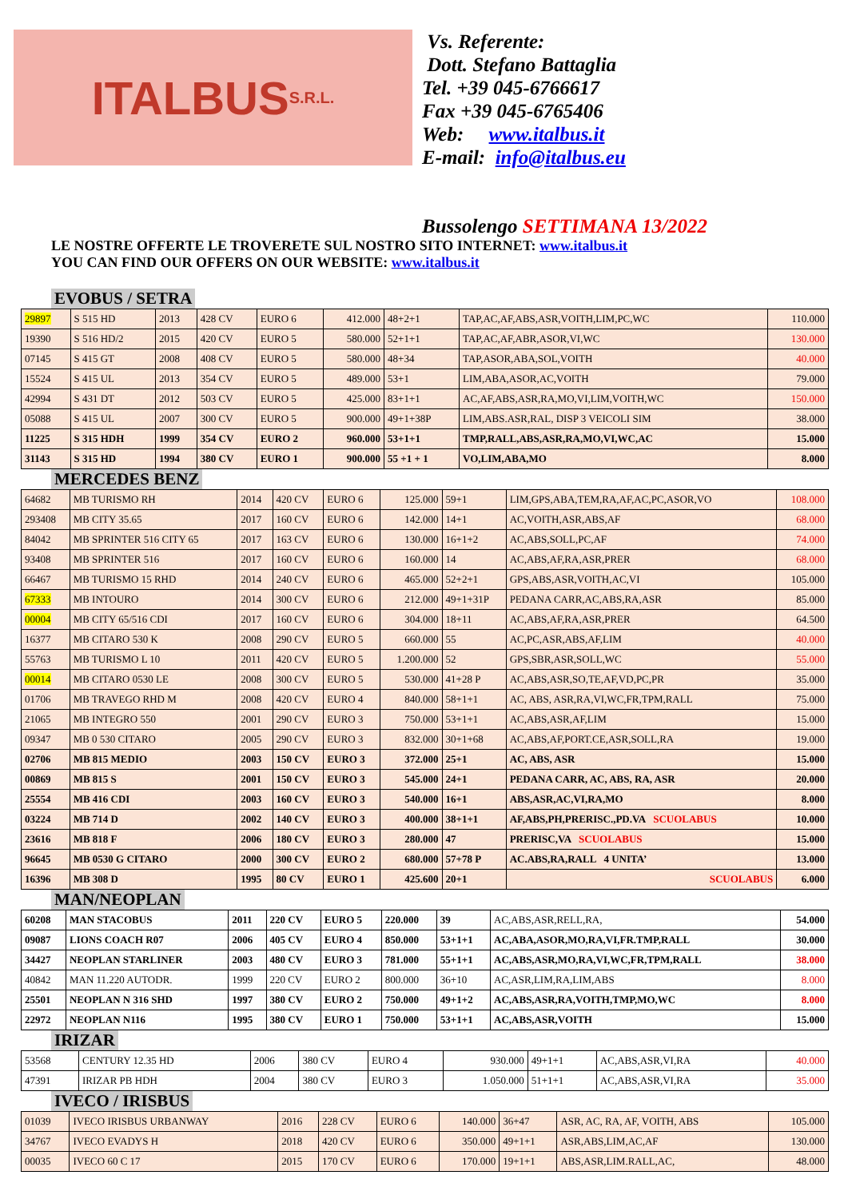ITALBUS S.R.L.
Vs. Referente:
Dott. Stefano Battaglia
Tel. +39 045-6766617
Fax +39 045-6765406
Web: www.italbus.it
E-mail: info@italbus.eu
Bussolengo SETTIMANA 13/2022
LE NOSTRE OFFERTE LE TROVERETE SUL NOSTRO SITO INTERNET: www.italbus.it
YOU CAN FIND OUR OFFERS ON OUR WEBSITE: www.italbus.it
EVOBUS / SETRA
| 29897 | S 515 HD | 2013 | 428 CV | EURO 6 | 412.000 | 48+2+1 | TAP,AC,AF,ABS,ASR,VOITH,LIM,PC,WC | 110.000 |
| 19390 | S 516 HD/2 | 2015 | 420 CV | EURO 5 | 580.000 | 52+1+1 | TAP,AC,AF,ABR,ASOR,VI,WC | 130.000 |
| 07145 | S 415 GT | 2008 | 408 CV | EURO 5 | 580.000 | 48+34 | TAP,ASOR,ABA,SOL,VOITH | 40.000 |
| 15524 | S 415 UL | 2013 | 354 CV | EURO 5 | 489.000 | 53+1 | LIM,ABA,ASOR,AC,VOITH | 79.000 |
| 42994 | S 431 DT | 2012 | 503 CV | EURO 5 | 425.000 | 83+1+1 | AC,AF,ABS,ASR,RA,MO,VI,LIM,VOITH,WC | 150.000 |
| 05088 | S 415 UL | 2007 | 300 CV | EURO 5 | 900.000 | 49+1+38P | LIM,ABS.ASR,RAL, DISP 3 VEICOLI SIM | 38.000 |
| 11225 | S 315 HDH | 1999 | 354 CV | EURO 2 | 960.000 | 53+1+1 | TMP,RALL,ABS,ASR,RA,MO,VI,WC,AC | 15.000 |
| 31143 | S 315 HD | 1994 | 380 CV | EURO 1 | 900.000 | 55 +1 + 1 | VO,LIM,ABA,MO | 8.000 |
MERCEDES BENZ
| 64682 | MB TURISMO RH | 2014 | 420 CV | EURO 6 | 125.000 | 59+1 | LIM,GPS,ABA,TEM,RA,AF,AC,PC,ASOR,VO | 108.000 |
| 293408 | MB CITY 35.65 | 2017 | 160 CV | EURO 6 | 142.000 | 14+1 | AC,VOITH,ASR,ABS,AF | 68.000 |
| 84042 | MB SPRINTER 516 CITY 65 | 2017 | 163 CV | EURO 6 | 130.000 | 16+1+2 | AC,ABS,SOLL,PC,AF | 74.000 |
| 93408 | MB SPRINTER 516 | 2017 | 160 CV | EURO 6 | 160.000 | 14 | AC,ABS,AF,RA,ASR,PRER | 68.000 |
| 66467 | MB TURISMO 15 RHD | 2014 | 240 CV | EURO 6 | 465.000 | 52+2+1 | GPS,ABS,ASR,VOITH,AC,VI | 105.000 |
| 67333 | MB INTOURO | 2014 | 300 CV | EURO 6 | 212.000 | 49+1+31P | PEDANA CARR,AC,ABS,RA,ASR | 85.000 |
| 00004 | MB CITY 65/516 CDI | 2017 | 160 CV | EURO 6 | 304.000 | 18+11 | AC,ABS,AF,RA,ASR,PRER | 64.500 |
| 16377 | MB CITARO 530 K | 2008 | 290 CV | EURO 5 | 660.000 | 55 | AC,PC,ASR,ABS,AF,LIM | 40.000 |
| 55763 | MB TURISMO L 10 | 2011 | 420 CV | EURO 5 | 1.200.000 | 52 | GPS,SBR,ASR,SOLL,WC | 55.000 |
| 00014 | MB CITARO 0530 LE | 2008 | 300 CV | EURO 5 | 530.000 | 41+28 P | AC,ABS,ASR,SO,TE,AF,VD,PC,PR | 35.000 |
| 01706 | MB TRAVEGO RHD M | 2008 | 420 CV | EURO 4 | 840.000 | 58+1+1 | AC, ABS, ASR,RA,VI,WC,FR,TPM,RALL | 75.000 |
| 21065 | MB INTEGRO 550 | 2001 | 290 CV | EURO 3 | 750.000 | 53+1+1 | AC,ABS,ASR,AF,LIM | 15.000 |
| 09347 | MB 0 530 CITARO | 2005 | 290 CV | EURO 3 | 832.000 | 30+1+68 | AC,ABS,AF,PORT.CE,ASR,SOLL,RA | 19.000 |
| 02706 | MB 815 MEDIO | 2003 | 150 CV | EURO 3 | 372.000 | 25+1 | AC, ABS, ASR | 15.000 |
| 00869 | MB 815 S | 2001 | 150 CV | EURO 3 | 545.000 | 24+1 | PEDANA CARR, AC, ABS, RA, ASR | 20.000 |
| 25554 | MB 416 CDI | 2003 | 160 CV | EURO 3 | 540.000 | 16+1 | ABS,ASR,AC,VI,RA,MO | 8.000 |
| 03224 | MB 714 D | 2002 | 140 CV | EURO 3 | 400.000 | 38+1+1 | AF,ABS,PH,PRERISC.,PD.VA SCUOLABUS | 10.000 |
| 23616 | MB 818 F | 2006 | 180 CV | EURO 3 | 280.000 | 47 | PRERISC,VA SCUOLABUS | 15.000 |
| 96645 | MB 0530 G CITARO | 2000 | 300 CV | EURO 2 | 680.000 | 57+78 P | AC.ABS,RA,RALL 4 UNITA’ | 13.000 |
| 16396 | MB 308 D | 1995 | 80 CV | EURO 1 | 425.600 | 20+1 | SCUOLABUS | 6.000 |
MAN/NEOPLAN
| 60208 | MAN STACOBUS | 2011 | 220 CV | EURO 5 | 220.000 | 39 | AC,ABS,ASR,RELL,RA, | 54.000 |
| 09087 | LIONS COACH R07 | 2006 | 405 CV | EURO 4 | 850.000 | 53+1+1 | AC,ABA,ASOR,MO,RA,VI,FR.TMP,RALL | 30.000 |
| 34427 | NEOPLAN STARLINER | 2003 | 480 CV | EURO 3 | 781.000 | 55+1+1 | AC,ABS,ASR,MO,RA,VI,WC,FR,TPM,RALL | 38.000 |
| 40842 | MAN 11.220 AUTODR. | 1999 | 220 CV | EURO 2 | 800.000 | 36+10 | AC,ASR,LIM,RA,LIM,ABS | 8.000 |
| 25501 | NEOPLAN N 316 SHD | 1997 | 380 CV | EURO 2 | 750.000 | 49+1+2 | AC,ABS,ASR,RA,VOITH,TMP,MO,WC | 8.000 |
| 22972 | NEOPLAN N116 | 1995 | 380 CV | EURO 1 | 750.000 | 53+1+1 | AC,ABS,ASR,VOITH | 15.000 |
IRIZAR
| 53568 | CENTURY 12.35 HD | 2006 | 380 CV | EURO 4 | 930.000 | 49+1+1 | AC,ABS,ASR,VI,RA | 40.000 |
| 47391 | IRIZAR PB HDH | 2004 | 380 CV | EURO 3 | 1.050.000 | 51+1+1 | AC,ABS,ASR,VI,RA | 35.000 |
IVECO / IRISBUS
| 01039 | IVECO IRISBUS URBANWAY | 2016 | 228 CV | EURO 6 | 140.000 | 36+47 | ASR, AC, RA, AF, VOITH, ABS | 105.000 |
| 34767 | IVECO EVADYS H | 2018 | 420 CV | EURO 6 | 350.000 | 49+1+1 | ASR,ABS,LIM,AC,AF | 130.000 |
| 00035 | IVECO 60 C 17 | 2015 | 170 CV | EURO 6 | 170.000 | 19+1+1 | ABS,ASR,LIM.RALL,AC, | 48.000 |